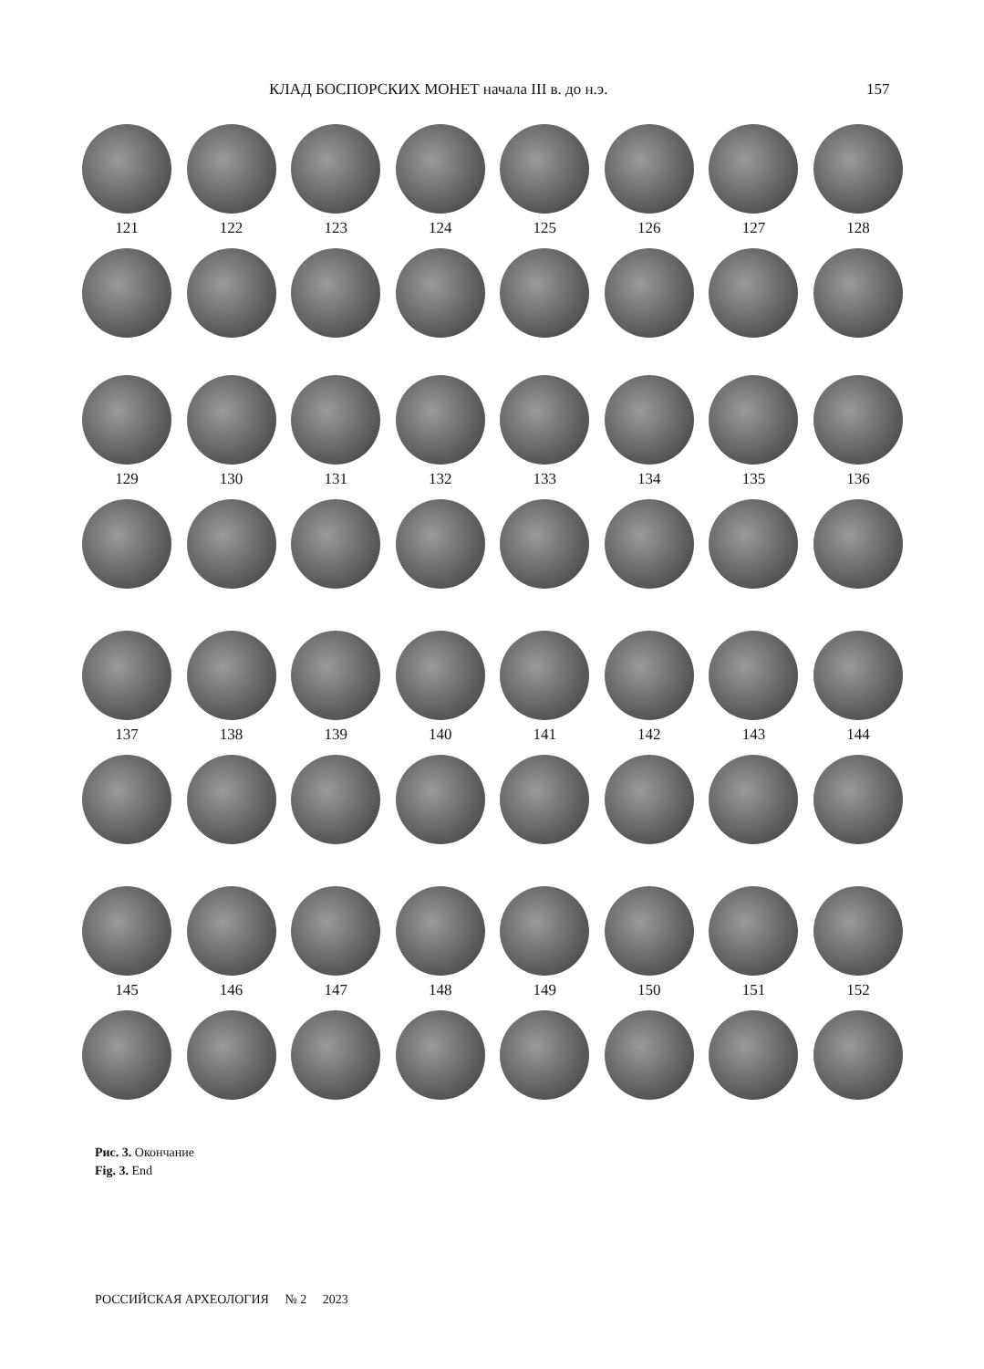КЛАД БОСПОРСКИХ МОНЕТ начала III в. до н.э. 157
121 122 123 124 125 126 127 128
129 130 131 132 133 134 135 136
137 138 139 140 141 142 143 144
145 146 147 148 149 150 151 152
Рис. 3. Окончание
Fig. 3. End
РОССИЙСКАЯ АРХЕОЛОГИЯ № 2 2023